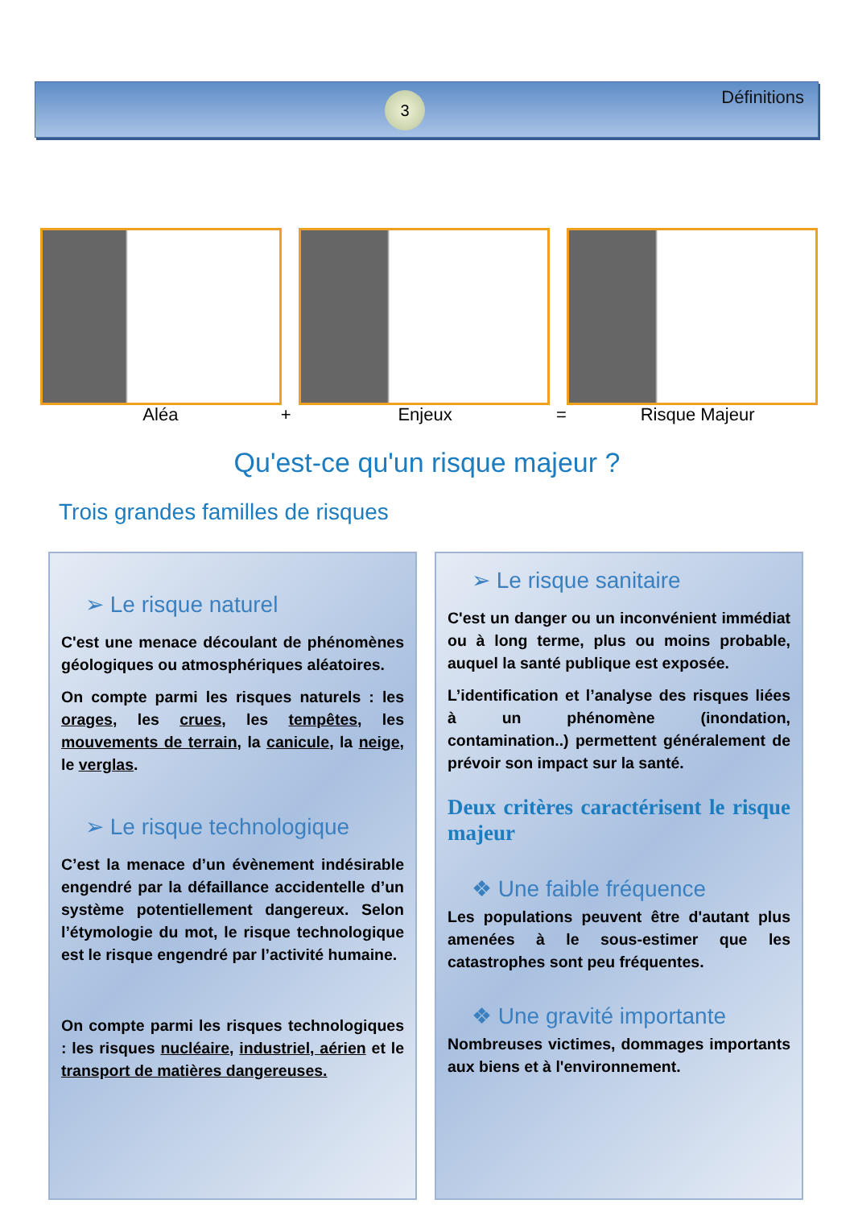3 Définitions
Aléa + Enjeux = Risque Majeur
Qu'est-ce qu'un risque majeur ?
Trois grandes familles de risques
➢ Le risque naturel
C'est une menace découlant de phénomènes géologiques ou atmosphériques aléatoires.
On compte parmi les risques naturels : les orages, les crues, les tempêtes, les mouvements de terrain, la canicule, la neige, le verglas.
➢ Le risque technologique
C’est la menace d’un évènement indésirable engendré par la défaillance accidentelle d’un système potentiellement dangereux. Selon l’étymologie du mot, le risque technologique est le risque engendré par l’activité humaine.
On compte parmi les risques technologiques : les risques nucléaire, industriel, aérien et le transport de matières dangereuses.
➢ Le risque sanitaire
C'est un danger ou un inconvénient immédiat ou à long terme, plus ou moins probable, auquel la santé publique est exposée.
L’identification et l’analyse des risques liées à un phénomène (inondation, contamination..) permettent généralement de prévoir son impact sur la santé.
Deux critères caractérisent le risque majeur
❖ Une faible fréquence
Les populations peuvent être d'autant plus amenées à le sous-estimer que les catastrophes sont peu fréquentes.
❖ Une gravité importante
Nombreuses victimes, dommages importants aux biens et à l'environnement.